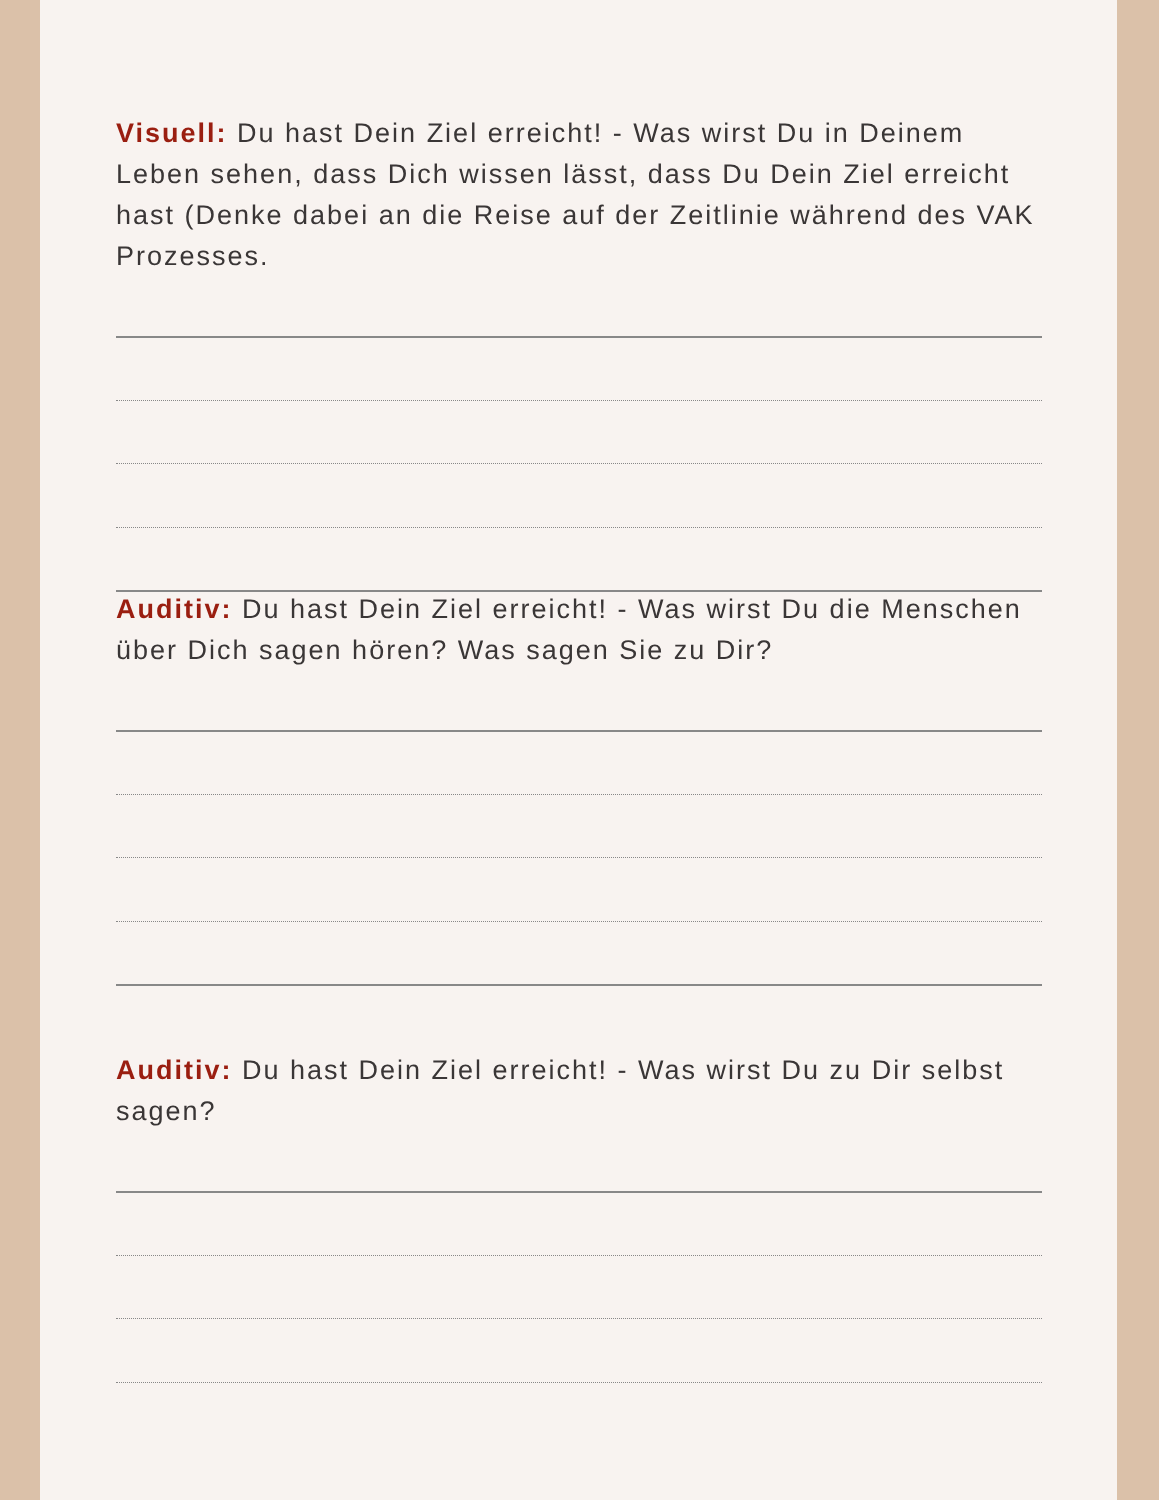Visuell: Du hast Dein Ziel erreicht! - Was wirst Du in Deinem Leben sehen, dass Dich wissen lässt, dass Du Dein Ziel erreicht hast (Denke dabei an die Reise auf der Zeitlinie während des VAK Prozesses.
Auditiv: Du hast Dein Ziel erreicht! - Was wirst Du die Menschen über Dich sagen hören? Was sagen Sie zu Dir?
Auditiv: Du hast Dein Ziel erreicht! - Was wirst Du zu Dir selbst sagen?